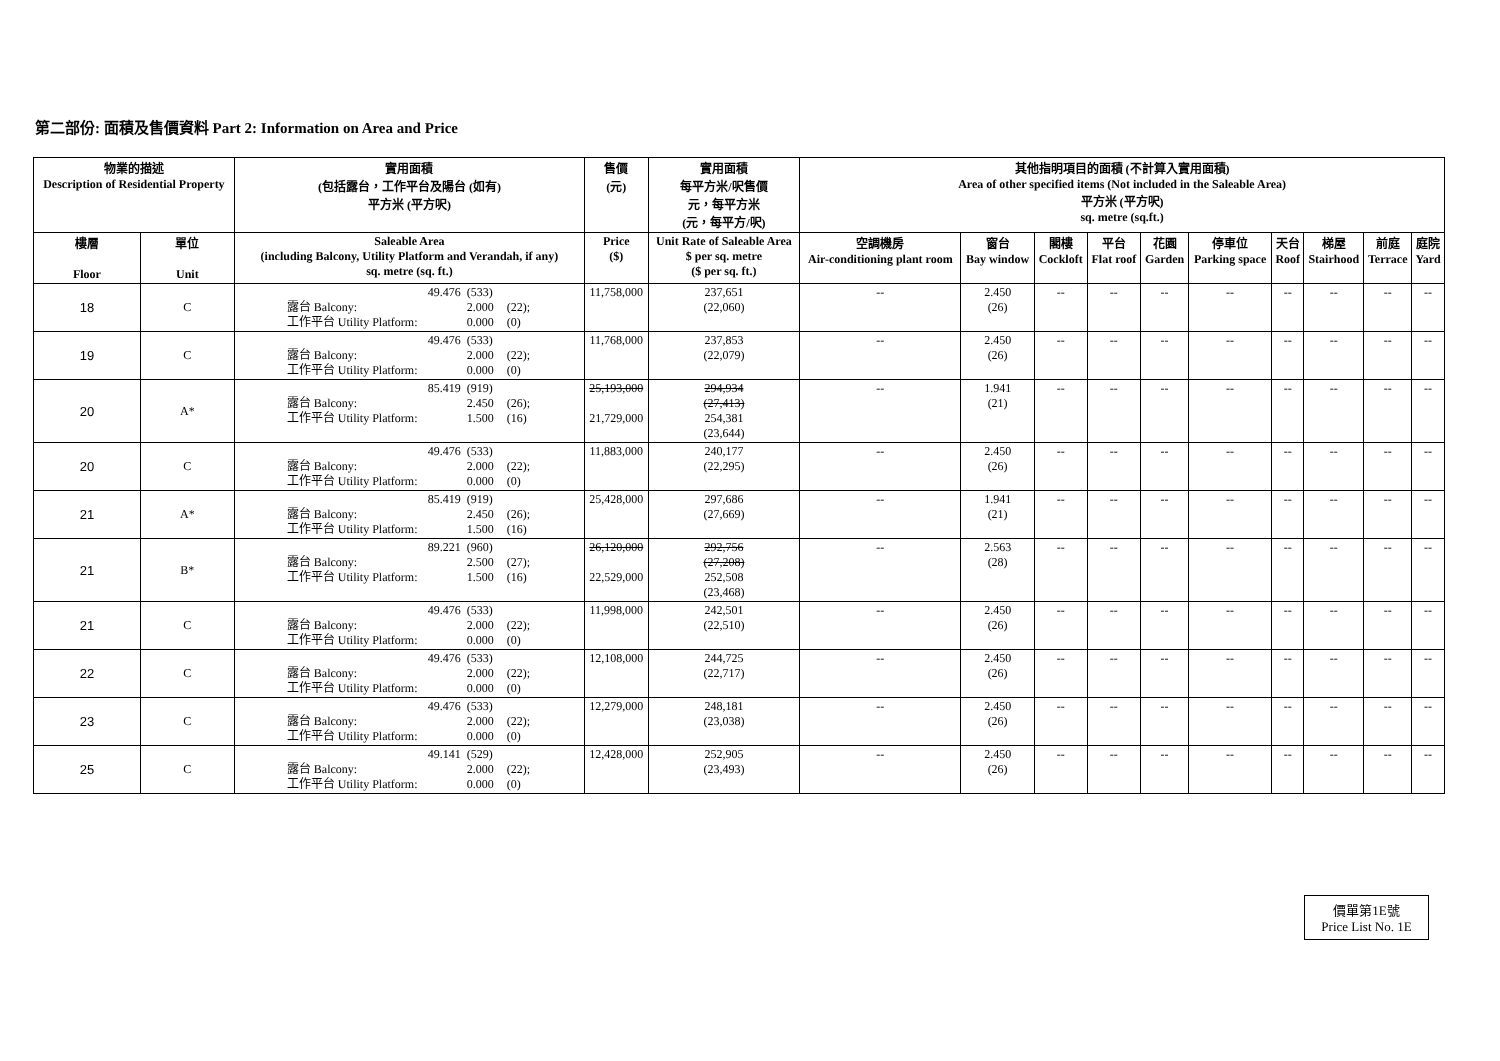第二部份: 面積及售價資料 Part 2: Information on Area and Price
| 物業的描述 Description of Residential Property | | 實用面積 (包括露台，工作平台及陽台 (如有) 平方米 (平方呎) | 售價 (元) | 實用面積 每平方米/呎售價 元，每平方米 (元，每平方/呎) | 其他指明項目的面積 (不計算入實用面積) Area of other specified items (Not included in the Saleable Area) 平方米 (平方呎) sq. metre (sq.ft.) | | | | | | | | | |
| --- | --- | --- | --- | --- | --- | --- | --- | --- | --- | --- | --- | --- | --- | --- |
| 樓層 Floor | 單位 Unit | Saleable Area (including Balcony, Utility Platform and Verandah, if any) sq. metre (sq. ft.) | Price ($) | Unit Rate of Saleable Area $ per sq. metre ($ per sq. ft.) | 空調機房 Air-conditioning plant room | 窗台 Bay window | 閣樓 Cockloft | 平台 Flat roof | 花園 Garden | 停車位 Parking space | 天台 Roof | 梯屋 Stairhood | 前庭 Terrace | 庭院 Yard |
| 18 | C | 49.476 (533) 露台 Balcony: 2.000 (22); 工作平台 Utility Platform: 0.000 (0) | 11,758,000 | 237,651 (22,060) | -- | 2.450 (26) | -- | -- | -- | -- | -- | -- | -- | -- |
| 19 | C | 49.476 (533) 露台 Balcony: 2.000 (22); 工作平台 Utility Platform: 0.000 (0) | 11,768,000 | 237,853 (22,079) | -- | 2.450 (26) | -- | -- | -- | -- | -- | -- | -- | -- |
| 20 | A* | 85.419 (919) 露台 Balcony: 2.450 (26); 工作平台 Utility Platform: 1.500 (16) | 25,193,000 21,729,000 | 294,934 (27,413) 254,381 (23,644) | -- | 1.941 (21) | -- | -- | -- | -- | -- | -- | -- | -- |
| 20 | C | 49.476 (533) 露台 Balcony: 2.000 (22); 工作平台 Utility Platform: 0.000 (0) | 11,883,000 | 240,177 (22,295) | -- | 2.450 (26) | -- | -- | -- | -- | -- | -- | -- | -- |
| 21 | A* | 85.419 (919) 露台 Balcony: 2.450 (26); 工作平台 Utility Platform: 1.500 (16) | 25,428,000 | 297,686 (27,669) | -- | 1.941 (21) | -- | -- | -- | -- | -- | -- | -- | -- |
| 21 | B* | 89.221 (960) 露台 Balcony: 2.500 (27); 工作平台 Utility Platform: 1.500 (16) | 26,120,000 22,529,000 | 292,756 (27,208) 252,508 (23,468) | -- | 2.563 (28) | -- | -- | -- | -- | -- | -- | -- | -- |
| 21 | C | 49.476 (533) 露台 Balcony: 2.000 (22); 工作平台 Utility Platform: 0.000 (0) | 11,998,000 | 242,501 (22,510) | -- | 2.450 (26) | -- | -- | -- | -- | -- | -- | -- | -- |
| 22 | C | 49.476 (533) 露台 Balcony: 2.000 (22); 工作平台 Utility Platform: 0.000 (0) | 12,108,000 | 244,725 (22,717) | -- | 2.450 (26) | -- | -- | -- | -- | -- | -- | -- | -- |
| 23 | C | 49.476 (533) 露台 Balcony: 2.000 (22); 工作平台 Utility Platform: 0.000 (0) | 12,279,000 | 248,181 (23,038) | -- | 2.450 (26) | -- | -- | -- | -- | -- | -- | -- | -- |
| 25 | C | 49.141 (529) 露台 Balcony: 2.000 (22); 工作平台 Utility Platform: 0.000 (0) | 12,428,000 | 252,905 (23,493) | -- | 2.450 (26) | -- | -- | -- | -- | -- | -- | -- | -- |
價單第1E號
Price List No. 1E